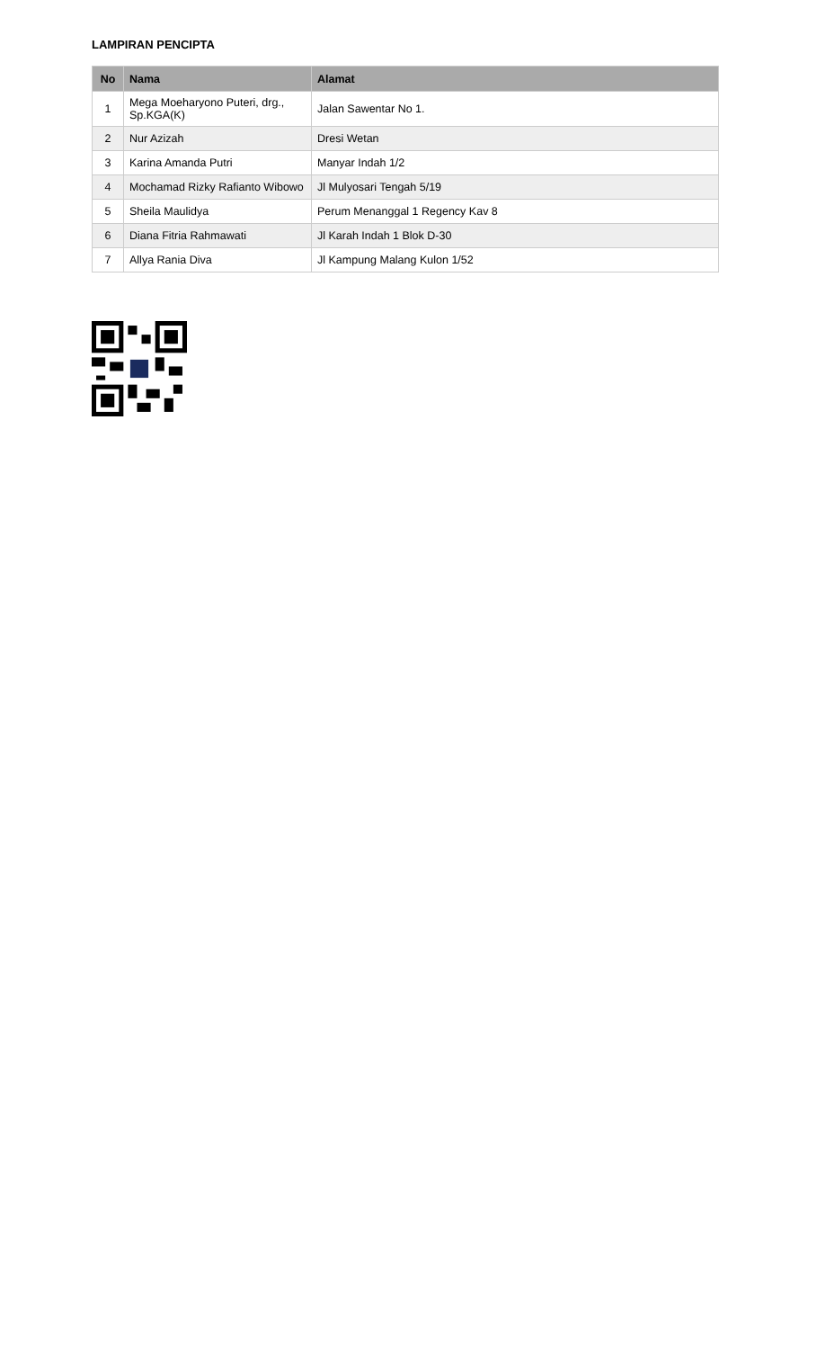LAMPIRAN PENCIPTA
| No | Nama | Alamat |
| --- | --- | --- |
| 1 | Mega Moeharyono Puteri, drg., Sp.KGA(K) | Jalan Sawentar No 1. |
| 2 | Nur Azizah | Dresi Wetan |
| 3 | Karina Amanda Putri | Manyar Indah 1/2 |
| 4 | Mochamad Rizky Rafianto Wibowo | Jl Mulyosari Tengah 5/19 |
| 5 | Sheila Maulidya | Perum Menanggal 1 Regency Kav 8 |
| 6 | Diana Fitria Rahmawati | Jl Karah Indah 1 Blok D-30 |
| 7 | Allya Rania Diva | Jl Kampung Malang Kulon 1/52 |